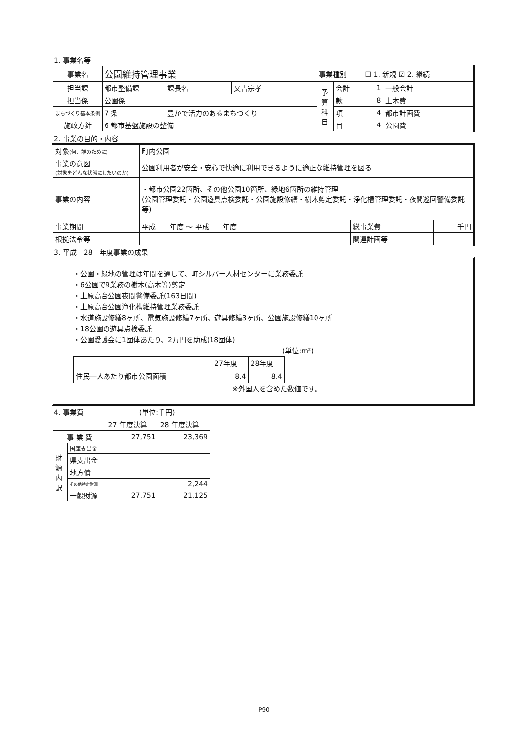1. 事業名等
| 事業名 | 公園維持管理事業 | | | | 事業種別 | | ☐ 1. 新規 ☑ 2. 継続 | |
| 担当課 | 都市整備課 | | 課長名 | 又吉宗孝 | 予算科目 | 会計 | 1 | 一般会計 |
| 担当係 | 公園係 | | | | | 款 | 8 | 土木費 |
| まちづくり基本条例 | 7 条 | 豊かで活力のあるまちづくり | | | | 項 | 4 | 都市計画費 |
| 施政方針 | 6 都市基盤施設の整備 | | | | | 目 | 4 | 公園費 |
2. 事業の目的・内容
| 対象 (何、誰のために) | 町内公園 | | |
| 事業の意図 (対象をどんな状態にしたいのか) | 公園利用者が安全・安心で快適に利用できるように適正な維持管理を図る | | |
| 事業の内容 | ・都市公園22箇所、その他公園10箇所、緑地6箇所の維持管理 (公園管理委託・公園遊具点検委託・公園施設修繕・樹木剪定委託・浄化槽管理委託・夜間巡回警備委託等) | | |
| 事業期間 | 平成 年度 ～ 平成 年度 | 総事業費 | 千円 |
| 根拠法令等 | | 関連計画等 | |
3. 平成　28　年度事業の成果
・公園・緑地の管理は年間を通して、町シルバー人材センターに業務委託
・6公園で9業務の樹木(高木等)剪定
・上原高台公園夜間警備委託(163日間)
・上原高台公園浄化槽維持管理業務委託
・水道施設修繕8ヶ所、電気施設修繕7ヶ所、遊具修繕3ヶ所、公園施設修繕10ヶ所
・18公園の遊具点検委託
・公園愛護会に1団体あたり、2万円を助成(18団体)
(単位:m²)
| | 27年度 | 28年度 |
| 住民一人あたり都市公園面積 | 8.4 | 8.4 |
※外国人を含めた数値です。
4. 事業費　　　　　　　　(単位:千円)
| | | 27 年度決算 | 28 年度決算 |
| 事 業 費 | | 27,751 | 23,369 |
| 財源内訳 | 国庫支出金 | | |
| | 県支出金 | | |
| | 地方債 | | |
| | その他特定財源 | | 2,244 |
| | 一般財源 | 27,751 | 21,125 |
P90